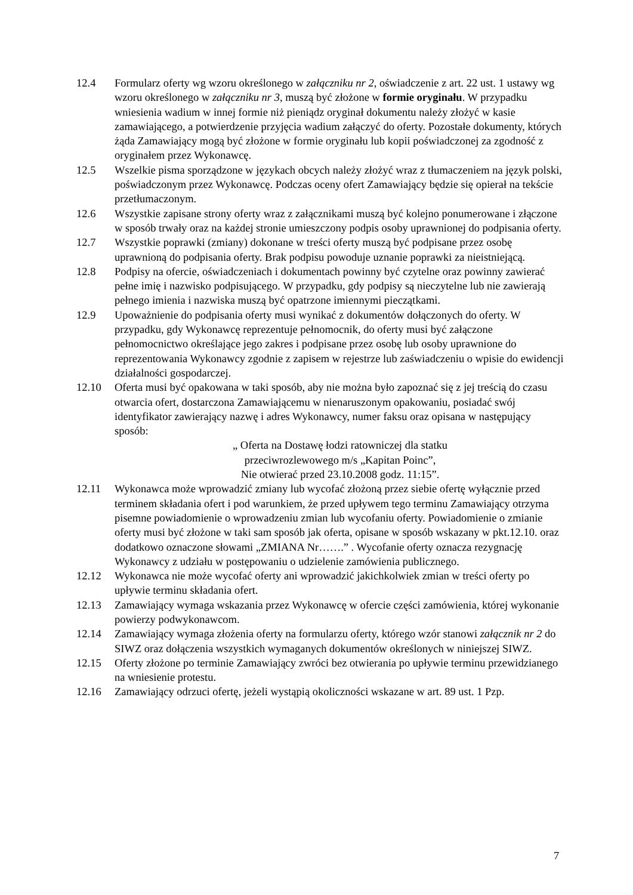12.4 Formularz oferty wg wzoru określonego w załączniku nr 2, oświadczenie z art. 22 ust. 1 ustawy wg wzoru określonego w załączniku nr 3, muszą być złożone w formie oryginału. W przypadku wniesienia wadium w innej formie niż pieniądz oryginał dokumentu należy złożyć w kasie zamawiającego, a potwierdzenie przyjęcia wadium załączyć do oferty. Pozostałe dokumenty, których żąda Zamawiający mogą być złożone w formie oryginału lub kopii poświadczonej za zgodność z oryginałem przez Wykonawcę.
12.5 Wszelkie pisma sporządzone w językach obcych należy złożyć wraz z tłumaczeniem na język polski, poświadczonym przez Wykonawcę. Podczas oceny ofert Zamawiający będzie się opierał na tekście przetłumaczonym.
12.6 Wszystkie zapisane strony oferty wraz z załącznikami muszą być kolejno ponumerowane i złączone w sposób trwały oraz na każdej stronie umieszczony podpis osoby uprawnionej do podpisania oferty.
12.7 Wszystkie poprawki (zmiany) dokonane w treści oferty muszą być podpisane przez osobę uprawnioną do podpisania oferty. Brak podpisu powoduje uznanie poprawki za nieistniejącą.
12.8 Podpisy na ofercie, oświadczeniach i dokumentach powinny być czytelne oraz powinny zawierać pełne imię i nazwisko podpisującego. W przypadku, gdy podpisy są nieczytelne lub nie zawierają pełnego imienia i nazwiska muszą być opatrzone imiennymi pieczątkami.
12.9 Upoważnienie do podpisania oferty musi wynikać z dokumentów dołączonych do oferty. W przypadku, gdy Wykonawcę reprezentuje pełnomocnik, do oferty musi być załączone pełnomocnictwo określające jego zakres i podpisane przez osobę lub osoby uprawnione do reprezentowania Wykonawcy zgodnie z zapisem w rejestrze lub zaświadczeniu o wpisie do ewidencji działalności gospodarczej.
12.10 Oferta musi być opakowana w taki sposób, aby nie można było zapoznać się z jej treścią do czasu otwarcia ofert, dostarczona Zamawiającemu w nienaruszonym opakowaniu, posiadać swój identyfikator zawierający nazwę i adres Wykonawcy, numer faksu oraz opisana w następujący sposób:
„ Oferta na Dostawę łodzi ratowniczej dla statku
przeciwrozlewowego m/s „Kapitan Poinc”,
Nie otwierać przed 23.10.2008 godz. 11:15”.
12.11 Wykonawca może wprowadzić zmiany lub wycofać złożoną przez siebie ofertę wyłącznie przed terminem składania ofert i pod warunkiem, że przed upływem tego terminu Zamawiający otrzyma pisemne powiadomienie o wprowadzeniu zmian lub wycofaniu oferty. Powiadomienie o zmianie oferty musi być złożone w taki sam sposób jak oferta, opisane w sposób wskazany w pkt.12.10. oraz dodatkowo oznaczone słowami „ZMIANA Nr…….” . Wycofanie oferty oznacza rezygnację Wykonawcy z udziału w postępowaniu o udzielenie zamówienia publicznego.
12.12 Wykonawca nie może wycofać oferty ani wprowadzić jakichkolwiek zmian w treści oferty po upływie terminu składania ofert.
12.13 Zamawiający wymaga wskazania przez Wykonawcę w ofercie części zamówienia, której wykonanie powierzy podwykonawcom.
12.14 Zamawiający wymaga złożenia oferty na formularzu oferty, którego wzór stanowi załącznik nr 2 do SIWZ oraz dołączenia wszystkich wymaganych dokumentów określonych w niniejszej SIWZ.
12.15 Oferty złożone po terminie Zamawiający zwróci bez otwierania po upływie terminu przewidzianego na wniesienie protestu.
12.16 Zamawiający odrzuci ofertę, jeżeli wystąpią okoliczności wskazane w art. 89 ust. 1 Pzp.
7